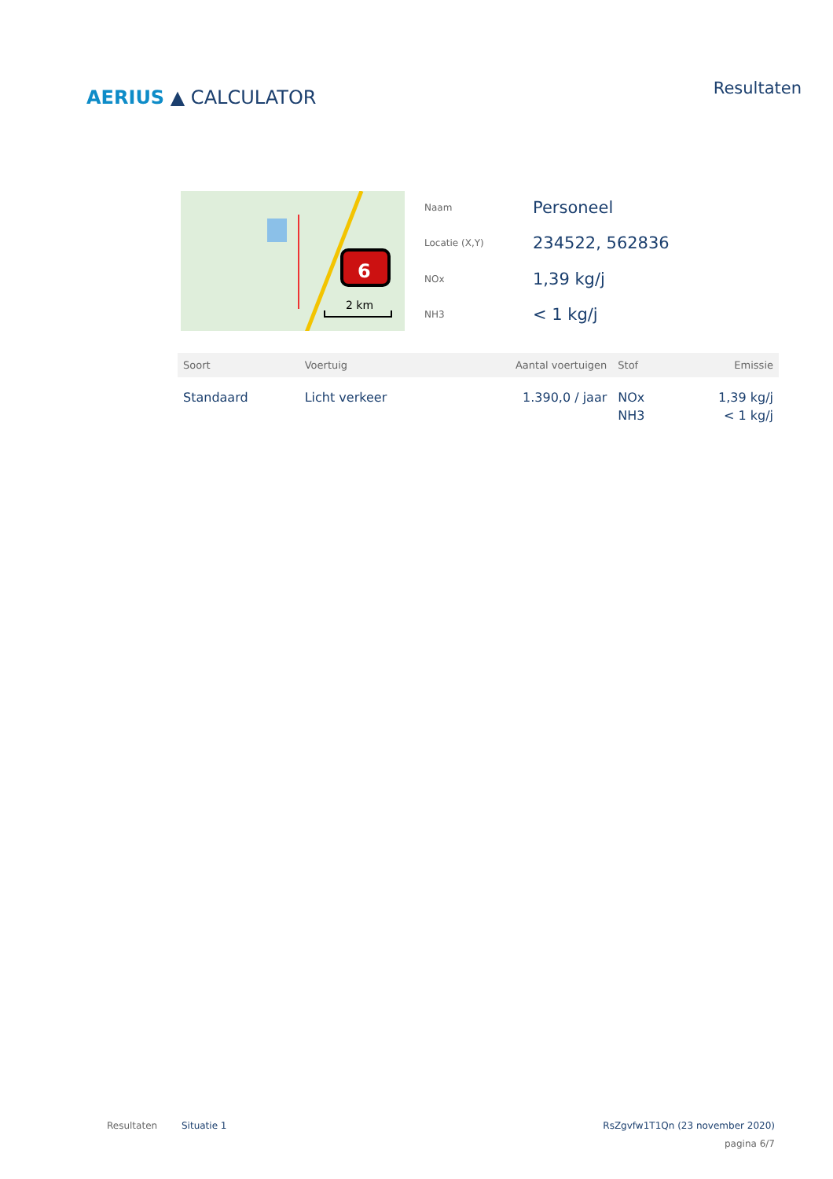AERIUS ▲ CALCULATOR
Resultaten
6
2 km
Naam
Personeel
Locatie (X,Y)
234522, 562836
NOx
1,39 kg/j
NH3
< 1 kg/j
| Soort | Voertuig | Aantal voertuigen | Stof | Emissie |
| --- | --- | --- | --- | --- |
| Standaard | Licht verkeer | 1.390,0 / jaar | NOx NH3 | 1,39 kg/j < 1 kg/j |
Resultaten Situatie 1 RsZgvfw1T1Qn (23 november 2020)
pagina 6/7